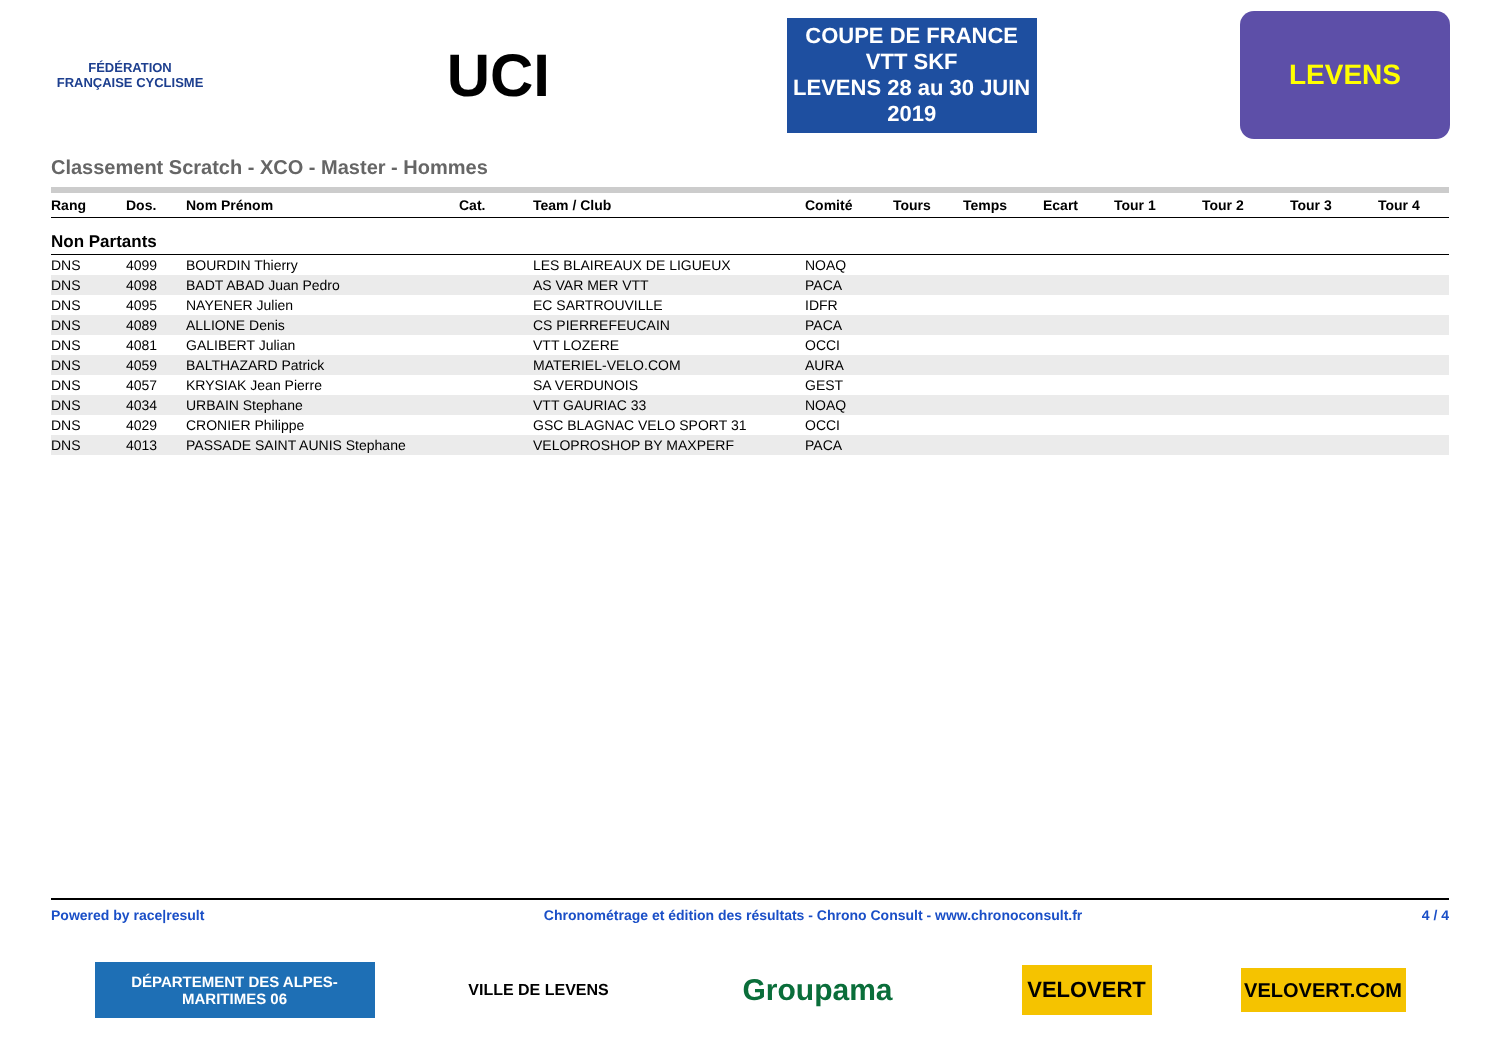FÉDÉRATION FRANÇAISE CYCLISME
UCI
COUPE DE FRANCE VTT SKF
LEVENS 28 au 30 JUIN 2019
LEVENS
Classement Scratch - XCO - Master - Hommes
| Rang | Dos. | Nom Prénom | Cat. | Team / Club | Comité | Tours | Temps | Ecart | Tour 1 | Tour 2 | Tour 3 | Tour 4 |
| --- | --- | --- | --- | --- | --- | --- | --- | --- | --- | --- | --- | --- |
| Non Partants | | | | | | | | | | | | |
| DNS | 4099 | BOURDIN Thierry | | LES BLAIREAUX DE LIGUEUX | NOAQ | | | | | | | |
| DNS | 4098 | BADT ABAD Juan Pedro | | AS VAR MER VTT | PACA | | | | | | | |
| DNS | 4095 | NAYENER Julien | | EC SARTROUVILLE | IDFR | | | | | | | |
| DNS | 4089 | ALLIONE Denis | | CS PIERREFEUCAIN | PACA | | | | | | | |
| DNS | 4081 | GALIBERT Julian | | VTT LOZERE | OCCI | | | | | | | |
| DNS | 4059 | BALTHAZARD Patrick | | MATERIEL-VELO.COM | AURA | | | | | | | |
| DNS | 4057 | KRYSIAK Jean Pierre | | SA VERDUNOIS | GEST | | | | | | | |
| DNS | 4034 | URBAIN Stephane | | VTT GAURIAC 33 | NOAQ | | | | | | | |
| DNS | 4029 | CRONIER Philippe | | GSC BLAGNAC VELO SPORT 31 | OCCI | | | | | | | |
| DNS | 4013 | PASSADE SAINT AUNIS Stephane | | VELOPROSHOP BY MAXPERF | PACA | | | | | | | |
Powered by race|result Chronométrage et édition des résultats - Chrono Consult - www.chronoconsult.fr 4 / 4
DÉPARTEMENT DES ALPES-MARITIMES 06
VILLE DE LEVENS
Groupama
VELOVERT
VELOVERT.COM